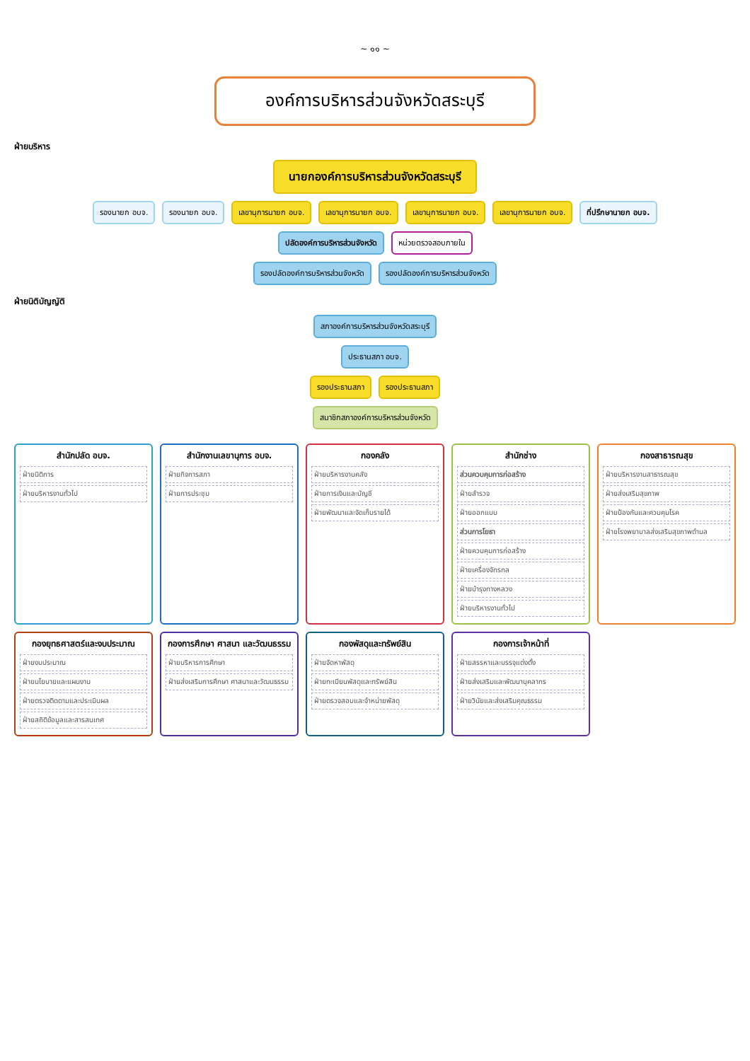~ ๑๑ ~
องค์การบริหารส่วนจังหวัดสระบุรี
ฝ่ายบริหาร
นายกองค์การบริหารส่วนจังหวัดสระบุรี
รองนายก อบจ.
รองนายก อบจ.
เลขานุการนายก อบจ.
เลขานุการนายก อบจ.
เลขานุการนายก อบจ.
เลขานุการนายก อบจ.
ที่ปรึกษานายก อบจ.
ปลัดองค์การบริหารส่วนจังหวัด
หน่วยตรวจสอบภายใน
รองปลัดองค์การบริหารส่วนจังหวัด
รองปลัดองค์การบริหารส่วนจังหวัด
ฝ่ายนิติบัญญัติ
สภาองค์การบริหารส่วนจังหวัดสระบุรี
ประธานสภา อบจ.
รองประธานสภา
รองประธานสภา
สมาชิกสภาองค์การบริหารส่วนจังหวัด
สำนักปลัด อบจ.
ฝ่ายนิติการ
ฝ่ายบริหารงานทั่วไป
สำนักงานเลขานุการ อบจ.
ฝ่ายกิจการสภา
ฝ่ายการประชุม
กองคลัง
ฝ่ายบริหารงานคลัง
ฝ่ายการเงินและบัญชี
ฝ่ายพัฒนาและจัดเก็บรายได้
สำนักช่าง
ส่วนควบคุมการก่อสร้าง
ฝ่ายสำรวจ
ฝ่ายออกแบบ
ส่วนการโยธา
ฝ่ายควบคุมการก่อสร้าง
ฝ่ายเครื่องจักรกล
ฝ่ายบำรุงทางหลวง
ฝ่ายบริหารงานทั่วไป
กองสาธารณสุข
ฝ่ายบริหารงานสาธารณสุข
ฝ่ายส่งเสริมสุขภาพ
ฝ่ายป้องกันและควบคุมโรค
ฝ่ายโรงพยาบาลส่งเสริมสุขภาพตำบล
กองยุทธศาสตร์และงบประมาณ
ฝ่ายงบประมาณ
ฝ่ายนโยบายและแผนงาน
ฝ่ายตรวจติดตามและประเมินผล
ฝ่ายสถิติข้อมูลและสารสนเทศ
กองการศึกษา ศาสนา และวัฒนธรรม
ฝ่ายบริหารการศึกษา
ฝ่ายส่งเสริมการศึกษา ศาสนาและวัฒนธรรม
กองพัสดุและทรัพย์สิน
ฝ่ายจัดหาพัสดุ
ฝ่ายทะเบียนพัสดุและทรัพย์สิน
ฝ่ายตรวจสอบและจำหน่ายพัสดุ
กองการเจ้าหน้าที่
ฝ่ายสรรหาและบรรจุแต่งตั้ง
ฝ่ายส่งเสริมและพัฒนาบุคลากร
ฝ่ายวินัยและส่งเสริมคุณธรรม